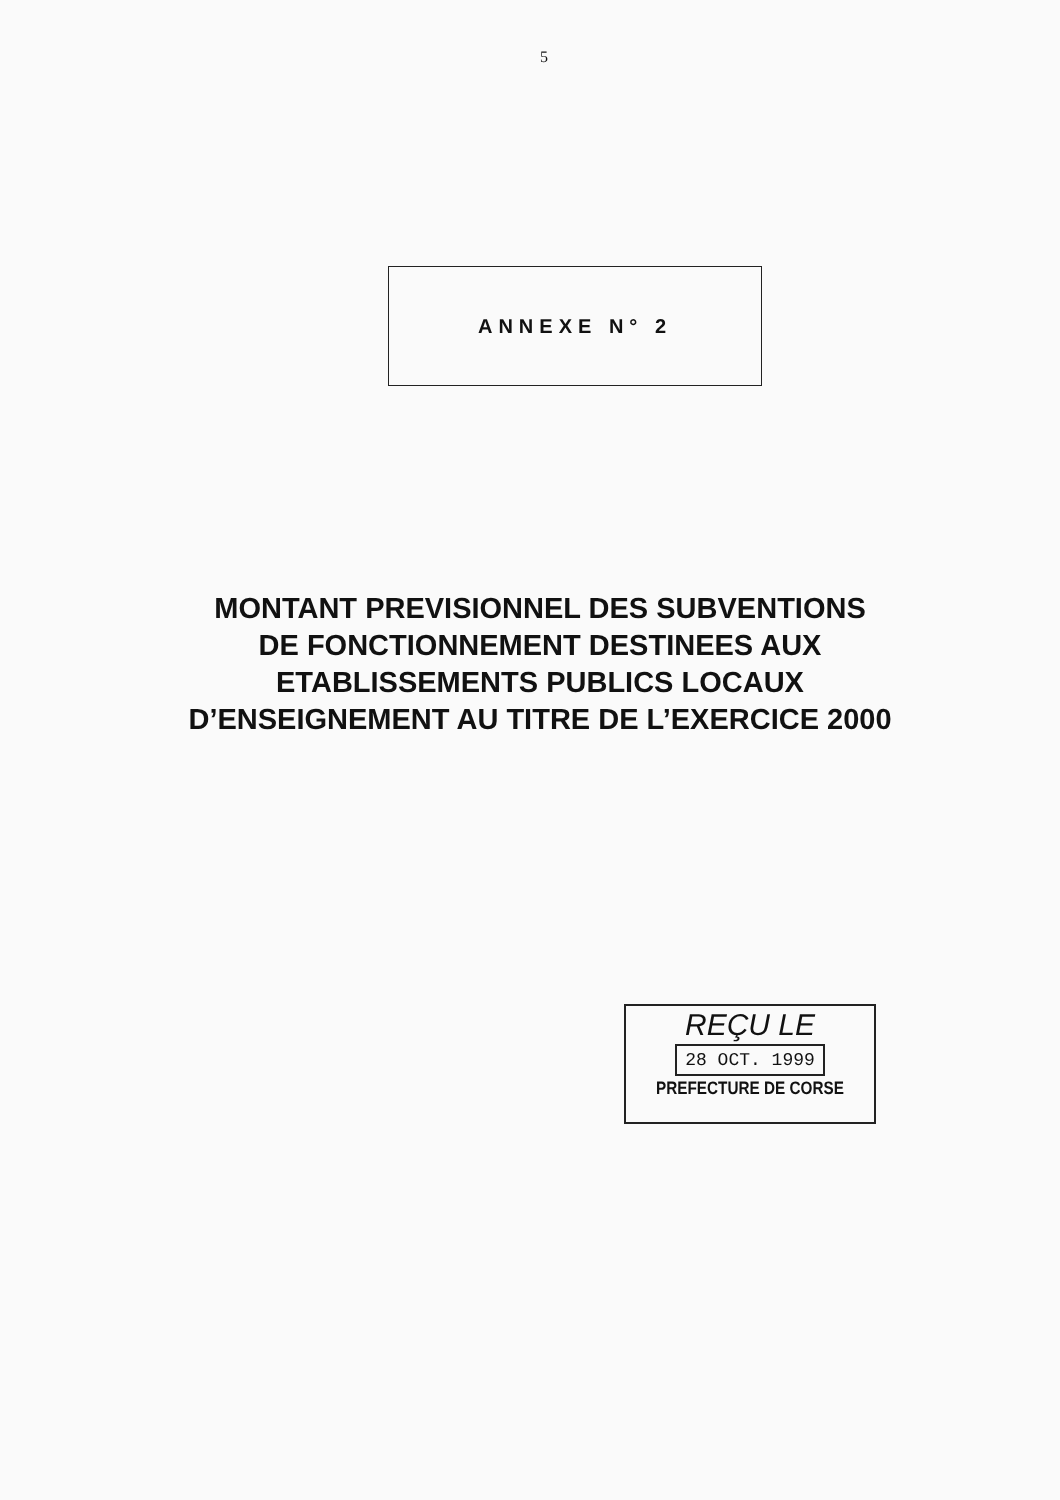5
ANNEXE N° 2
MONTANT PREVISIONNEL DES SUBVENTIONS
DE FONCTIONNEMENT DESTINEES AUX
ETABLISSEMENTS PUBLICS LOCAUX
D’ENSEIGNEMENT AU TITRE DE L’EXERCICE 2000
REÇU LE
28 OCT. 1999
PREFECTURE DE CORSE